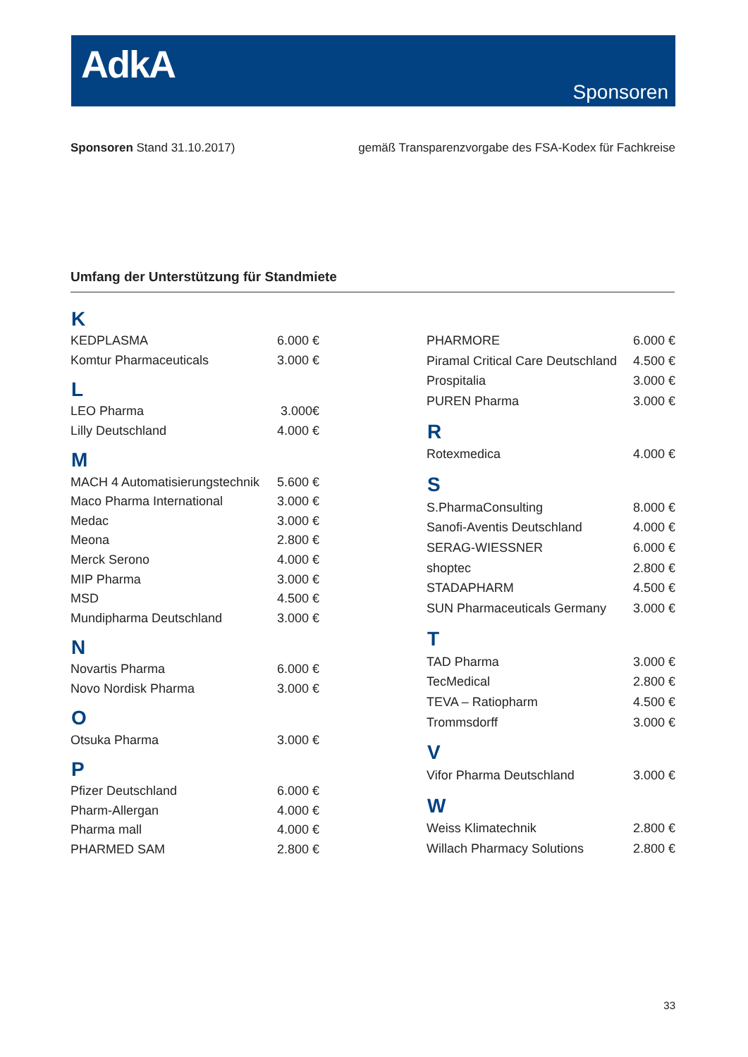AdkA
Sponsoren
Sponsoren Stand 31.10.2017) gemäß Transparenzvorgabe des FSA-Kodex für Fachkreise
Umfang der Unterstützung für Standmiete
| K | |
| --- | --- |
| KEDPLASMA | 6.000 € |
| Komtur Pharmaceuticals | 3.000 € |
| L | |
| LEO Pharma | 3.000€ |
| Lilly Deutschland | 4.000 € |
| M | |
| MACH 4 Automatisierungstechnik | 5.600 € |
| Maco Pharma International | 3.000 € |
| Medac | 3.000 € |
| Meona | 2.800 € |
| Merck Serono | 4.000 € |
| MIP Pharma | 3.000 € |
| MSD | 4.500 € |
| Mundipharma Deutschland | 3.000 € |
| N | |
| Novartis Pharma | 6.000 € |
| Novo Nordisk Pharma | 3.000 € |
| O | |
| Otsuka Pharma | 3.000 € |
| P | |
| Pfizer Deutschland | 6.000 € |
| Pharm-Allergan | 4.000 € |
| Pharma mall | 4.000 € |
| PHARMED SAM | 2.800 € |
| PHARMORE | 6.000 € |
| Piramal Critical Care Deutschland | 4.500 € |
| Prospitalia | 3.000 € |
| PUREN Pharma | 3.000 € |
| R | |
| Rotexmedica | 4.000 € |
| S | |
| S.PharmaConsulting | 8.000 € |
| Sanofi-Aventis Deutschland | 4.000 € |
| SERAG-WIESSNER | 6.000 € |
| shoptec | 2.800 € |
| STADAPHARM | 4.500 € |
| SUN Pharmaceuticals Germany | 3.000 € |
| T | |
| TAD Pharma | 3.000 € |
| TecMedical | 2.800 € |
| TEVA – Ratiopharm | 4.500 € |
| Trommsdorff | 3.000 € |
| V | |
| Vifor Pharma Deutschland | 3.000 € |
| W | |
| Weiss Klimatechnik | 2.800 € |
| Willach Pharmacy Solutions | 2.800 € |
33